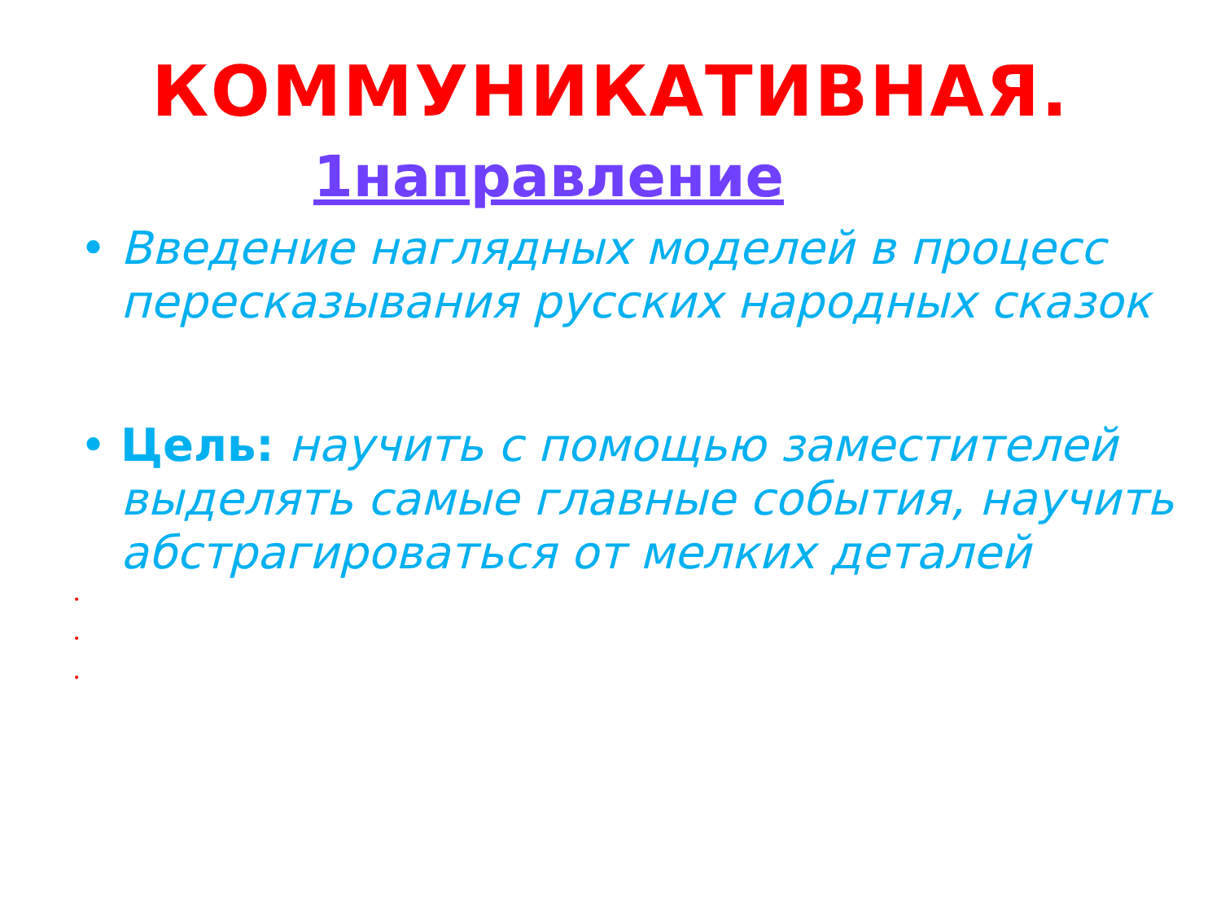КОММУНИКАТИВНАЯ.
1направление
• Введение наглядных моделей в процесс пересказывания русских народных сказок
• Цель: научить с помощью заместителей выделять самые главные события, научить абстрагироваться от мелких деталей
•
•
•